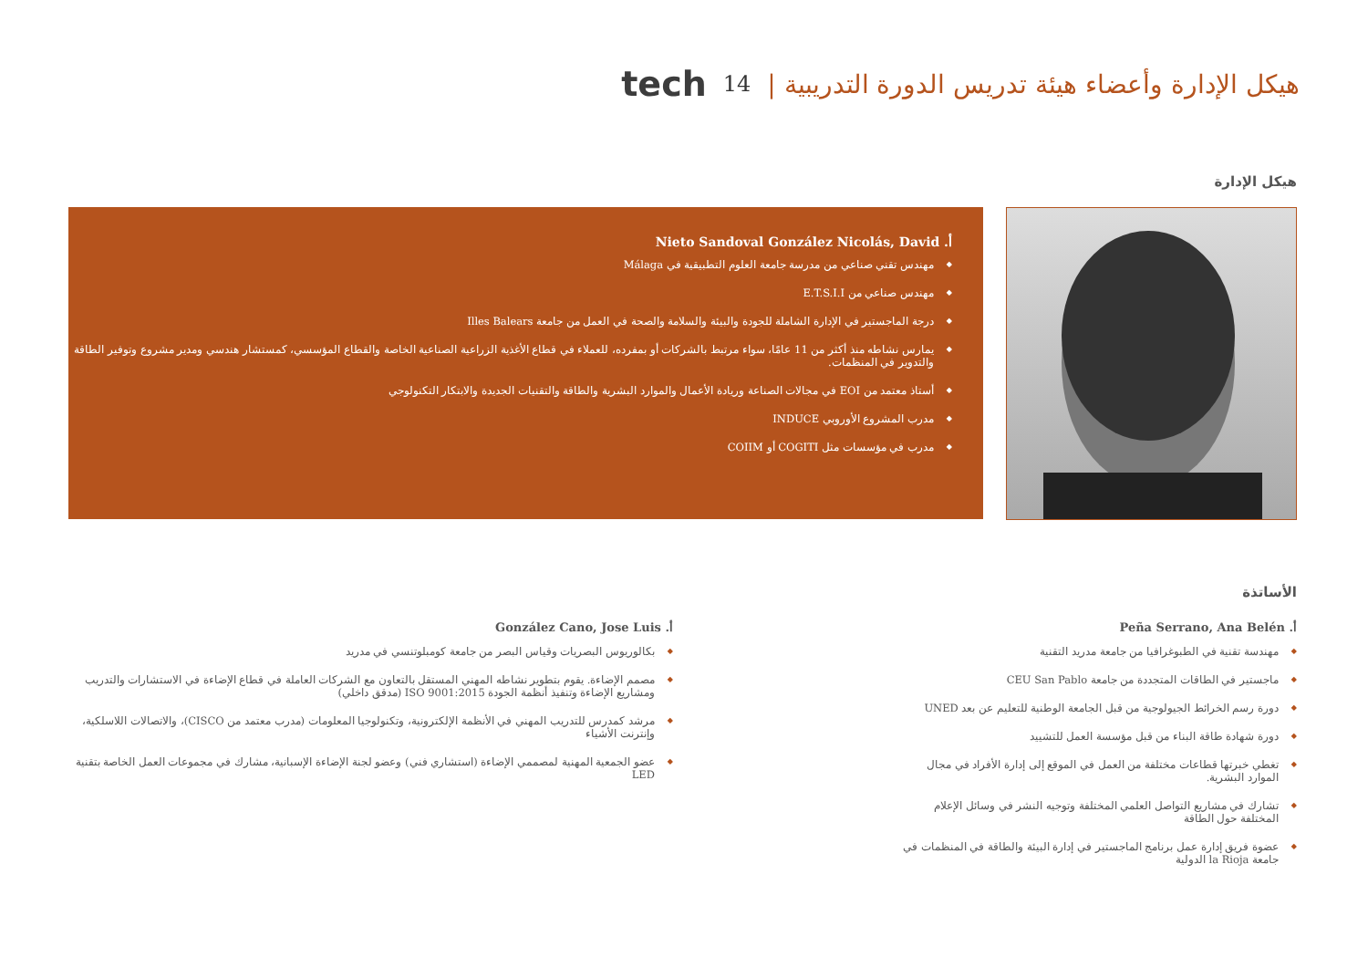tech 14 هيكل الإدارة وأعضاء هيئة تدريس الدورة التدريبية |
هيكل الإدارة
أ. Nieto Sandoval González Nicolás, David
مهندس تقني صناعي من مدرسة جامعة العلوم التطبيقية في Málaga
مهندس صناعي من E.T.S.I.I
درجة الماجستير في الإدارة الشاملة للجودة والبيئة والسلامة والصحة في العمل من جامعة Illes Balears
يمارس نشاطه منذ أكثر من 11 عامًا، سواء مرتبط بالشركات أو بمفرده، للعملاء في قطاع الأغذية الزراعية الصناعية الخاصة والقطاع المؤسسي، كمستشار هندسي ومدير مشروع وتوفير الطاقة والتدوير في المنظمات.
أستاذ معتمد من EOI في مجالات الصناعة وريادة الأعمال والموارد البشرية والطاقة والتقنيات الجديدة والابتكار التكنولوجي
مدرب المشروع الأوروبي INDUCE
مدرب في مؤسسات مثل COGITI أو COIIM
الأساتذة
أ. Peña Serrano, Ana Belén
مهندسة تقنية في الطبوغرافيا من جامعة مدريد التقنية
ماجستير في الطاقات المتجددة من جامعة CEU San Pablo
دورة رسم الخرائط الجيولوجية من قبل الجامعة الوطنية للتعليم عن بعد UNED
دورة شهادة طاقة البناء من قبل مؤسسة العمل للتشييد
تغطي خبرتها قطاعات مختلفة من العمل في الموقع إلى إدارة الأفراد في مجال الموارد البشرية.
تشارك في مشاريع التواصل العلمي المختلفة وتوجيه النشر في وسائل الإعلام المختلفة حول الطاقة
عضوة فريق إدارة عمل برنامج الماجستير في إدارة البيئة والطاقة في المنظمات في جامعة la Rioja الدولية
أ. González Cano, Jose Luis
بكالوريوس البصريات وقياس البصر من جامعة كومبلوتنسي في مدريد
مصمم الإضاءة. يقوم بتطوير نشاطه المهني المستقل بالتعاون مع الشركات العاملة في قطاع الإضاءة في الاستشارات والتدريب ومشاريع الإضاءة وتنفيذ أنظمة الجودة ISO 9001:2015 (مدقق داخلي)
مرشد كمدرس للتدريب المهني في الأنظمة الإلكترونية، وتكنولوجيا المعلومات (مدرب معتمد من CISCO)، والاتصالات اللاسلكية، وإنترنت الأشياء
عضو الجمعية المهنية لمصممي الإضاءة (استشاري فني) وعضو لجنة الإضاءة الإسبانية، مشارك في مجموعات العمل الخاصة بتقنية LED